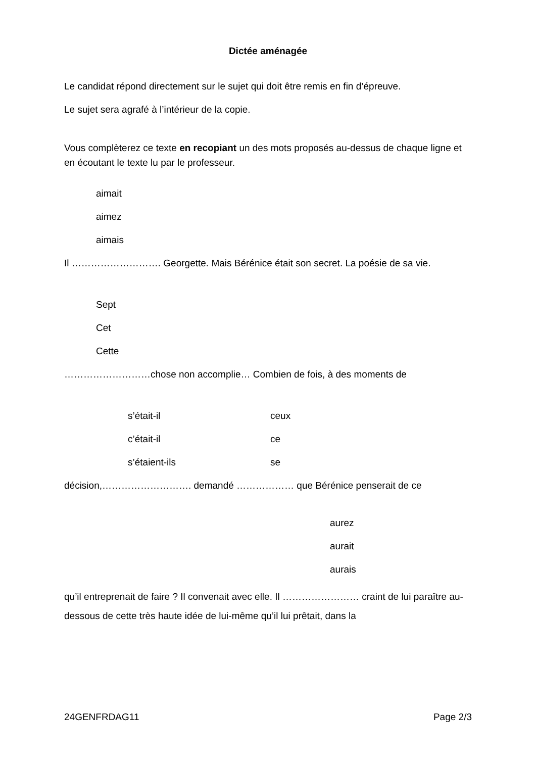Dictée aménagée
Le candidat répond directement sur le sujet qui doit être remis en fin d’épreuve.
Le sujet sera agrafé à l’intérieur de la copie.
Vous complèterez ce texte en recopiant un des mots proposés au-dessus de chaque ligne et en écoutant le texte lu par le professeur.
aimait
aimez
aimais
Il ………………………. Georgette. Mais Bérénice était son secret. La poésie de sa vie.
Sept
Cet
Cette
………………………chose non accomplie… Combien de fois, à des moments de
s’était-il ceux
c’était-il ce
s’étaient-ils se
décision,………………………. demandé ……………… que Bérénice penserait de ce
aurez
aurait
aurais
qu’il entreprenait de faire ? Il convenait avec elle. Il …………………… craint de lui paraître au-dessous de cette très haute idée de lui-même qu’il lui prêtait, dans la
24GENFRDAG11 Page 2/3